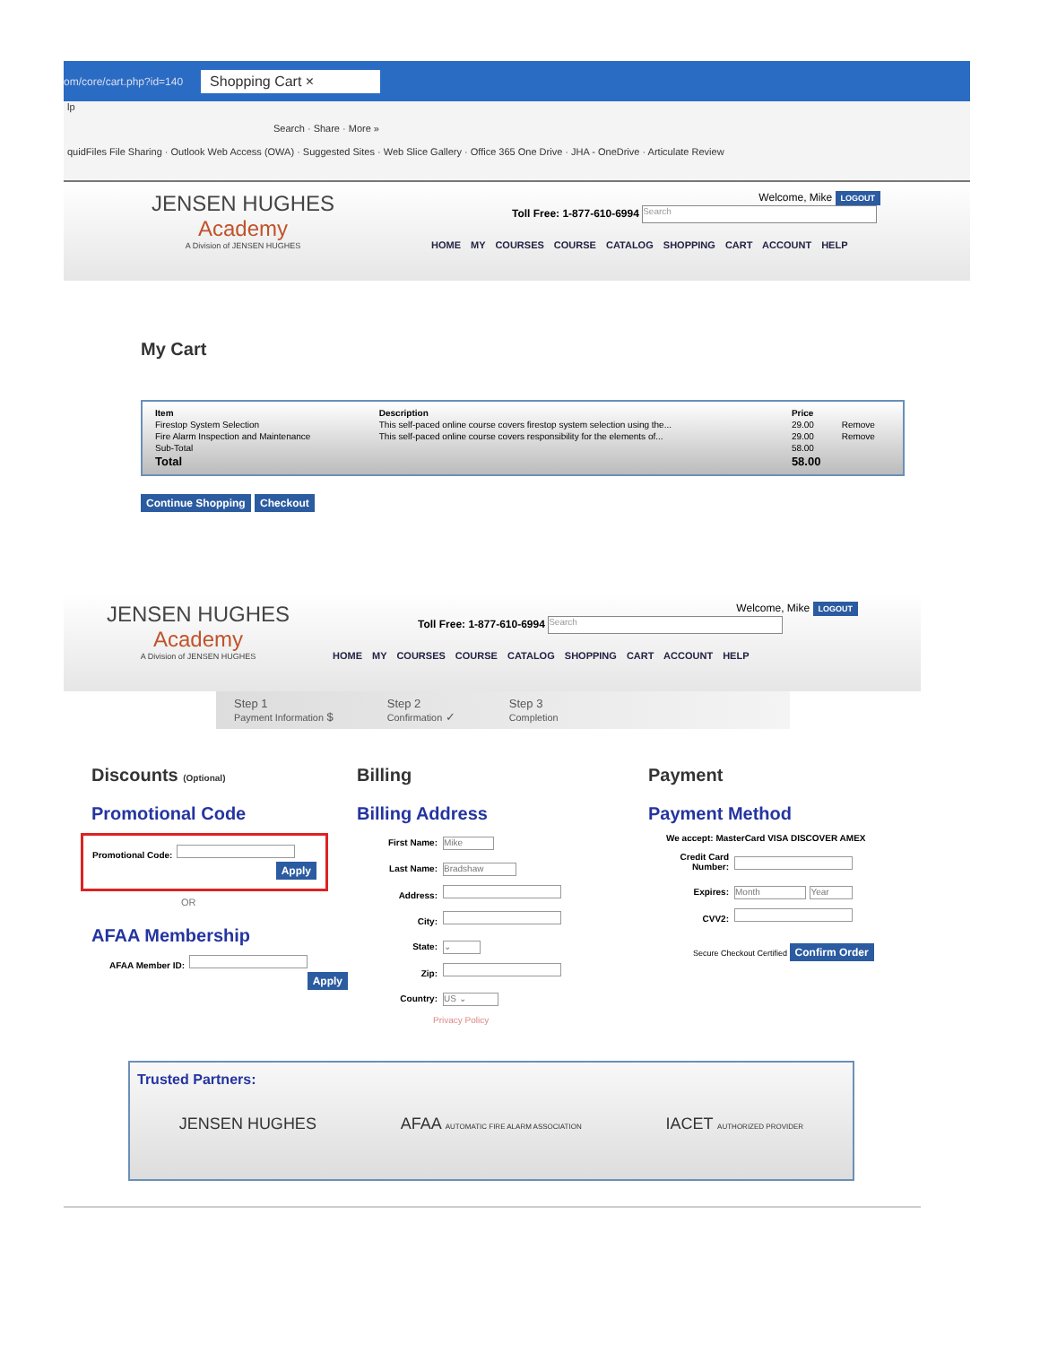om/core/cart.php?id=140 Shopping Cart ×
lp
Search · Share · More »
quidFiles File Sharing · Outlook Web Access (OWA) · Suggested Sites · Web Slice Gallery · Office 365 One Drive · JHA - OneDrive · Articulate Review
JENSEN HUGHES
Academy
A Division of JENSEN HUGHES
Welcome, Mike LOGOUT
Toll Free: 1-877-610-6994 Search
HOME MY COURSES COURSE CATALOG SHOPPING CART ACCOUNT HELP
My Cart
| Item | Description | Price | |
| --- | --- | --- | --- |
| Firestop System Selection | This self-paced online course covers firestop system selection using the... | 29.00 | Remove |
| Fire Alarm Inspection and Maintenance | This self-paced online course covers responsibility for the elements of... | 29.00 | Remove |
| Sub-Total | | 58.00 | |
| Total | | 58.00 | |
Continue Shopping Checkout
JENSEN HUGHES
Academy
A Division of JENSEN HUGHES
Welcome, Mike LOGOUT
Toll Free: 1-877-610-6994 Search
HOME MY COURSES COURSE CATALOG SHOPPING CART ACCOUNT HELP
Step 1
Payment Information $
Step 2
Confirmation ✓
Step 3
Completion
Discounts (Optional)
Promotional Code
Promotional Code:
Apply
OR
AFAA Membership
AFAA Member ID:
Apply
Billing
Billing Address
First Name: Mike
Last Name: Bradshaw
Address:
City:
State: ⌄
Zip:
Country: US ⌄
Privacy Policy
Payment
Payment Method
We accept: MasterCard VISA DISCOVER AMEX
Credit Card Number:
Expires: Month Year
CVV2:
Secure Checkout Certified Confirm Order
Trusted Partners:
JENSEN HUGHES AFAA AUTOMATIC FIRE ALARM ASSOCIATION IACET AUTHORIZED PROVIDER